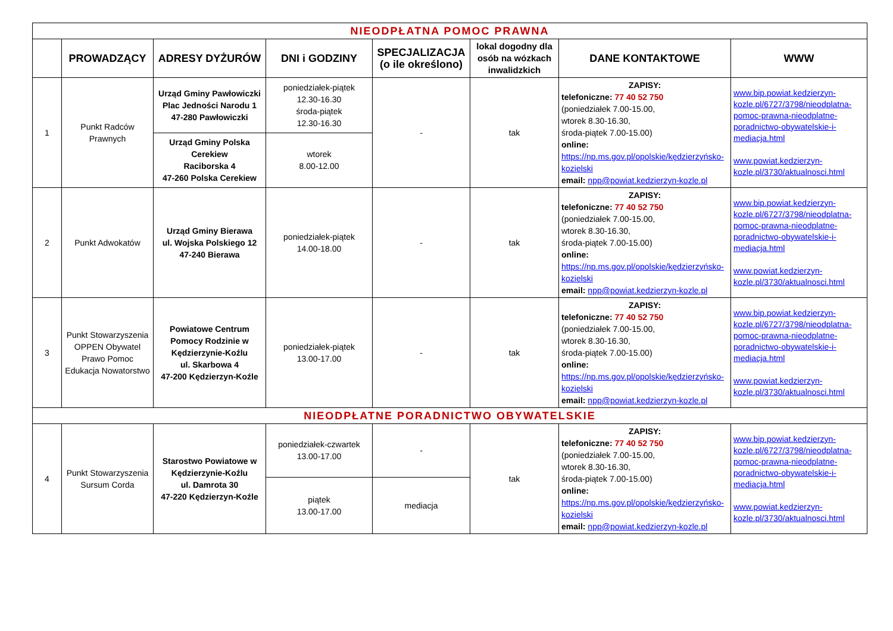| NIEODPŁATNA POMOC PRAWNA | | | | | | | |
| | PROWADZĄCY | ADRESY DYŻURÓW | DNI i GODZINY | SPECJALIZACJA (o ile określono) | lokal dogodny dla osób na wózkach inwalidzkich | DANE KONTAKTOWE | WWW |
| 1 | Punkt Radców Prawnych | Urząd Gminy Pawłowiczki Plac Jedności Narodu 1 47-280 Pawłowiczki | poniedziałek-piątek 12.30-16.30 środa-piątek 12.30-16.30 | - | tak | ZAPISY: telefoniczne: 77 40 52 750 (poniedziałek 7.00-15.00, wtorek 8.30-16.30, środa-piątek 7.00-15.00) online: https://np.ms.gov.pl/opolskie/kędzierzyńsko-kozielski email: npp@powiat.kedzierzyn-kozle.pl | www.bip.powiat.kedzierzyn-kozle.pl/6727/3798/nieodplatna-pomoc-prawna-nieodplatne-poradnictwo-obywatelskie-i-mediacja.html www.powiat.kedzierzyn-kozle.pl/3730/aktualnosci.html |
| | | Urząd Gminy Polska Cerekiew Raciborska 4 47-260 Polska Cerekiew | wtorek 8.00-12.00 | | | | |
| 2 | Punkt Adwokatów | Urząd Gminy Bierawa ul. Wojska Polskiego 12 47-240 Bierawa | poniedziałek-piątek 14.00-18.00 | - | tak | ZAPISY: telefoniczne: 77 40 52 750 (poniedziałek 7.00-15.00, wtorek 8.30-16.30, środa-piątek 7.00-15.00) online: https://np.ms.gov.pl/opolskie/kędzierzyńsko-kozielski email: npp@powiat.kedzierzyn-kozle.pl | www.bip.powiat.kedzierzyn-kozle.pl/6727/3798/nieodplatna-pomoc-prawna-nieodplatne-poradnictwo-obywatelskie-i-mediacja.html www.powiat.kedzierzyn-kozle.pl/3730/aktualnosci.html |
| 3 | Punkt Stowarzyszenia OPPEN Obywatel Prawo Pomoc Edukacja Nowatorstwo | Powiatowe Centrum Pomocy Rodzinie w Kędzierzynie-Koźlu ul. Skarbowa 4 47-200 Kędzierzyn-Koźle | poniedziałek-piątek 13.00-17.00 | - | tak | ZAPISY: telefoniczne: 77 40 52 750 (poniedziałek 7.00-15.00, wtorek 8.30-16.30, środa-piątek 7.00-15.00) online: https://np.ms.gov.pl/opolskie/kędzierzyńsko-kozielski email: npp@powiat.kedzierzyn-kozle.pl | www.bip.powiat.kedzierzyn-kozle.pl/6727/3798/nieodplatna-pomoc-prawna-nieodplatne-poradnictwo-obywatelskie-i-mediacja.html www.powiat.kedzierzyn-kozle.pl/3730/aktualnosci.html |
| NIEODPŁATNE PORADNICTWO OBYWATELSKIE | | | | | | | |
| 4 | Punkt Stowarzyszenia Sursum Corda | Starostwo Powiatowe w Kędzierzynie-Koźlu ul. Damrota 30 47-220 Kędzierzyn-Koźle | poniedziałek-czwartek 13.00-17.00 | - | tak | ZAPISY: telefoniczne: 77 40 52 750 (poniedziałek 7.00-15.00, wtorek 8.30-16.30, środa-piątek 7.00-15.00) online: https://np.ms.gov.pl/opolskie/kędzierzyńsko-kozielski email: npp@powiat.kedzierzyn-kozle.pl | www.bip.powiat.kedzierzyn-kozle.pl/6727/3798/nieodplatna-pomoc-prawna-nieodplatne-poradnictwo-obywatelskie-i-mediacja.html www.powiat.kedzierzyn-kozle.pl/3730/aktualnosci.html |
| | | | piątek 13.00-17.00 | mediacja | | | |